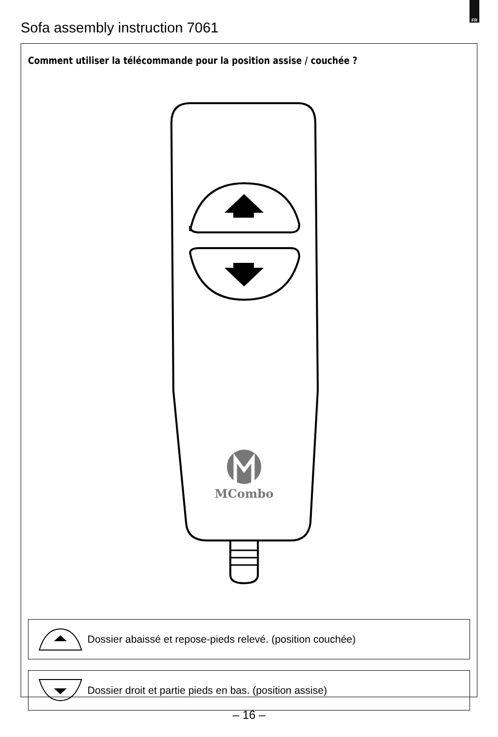FR
Sofa assembly instruction 7061
Comment utiliser la télécommande pour la position assise / couchée ?
MCombo
Dossier abaissé et repose-pieds relevé. (position couchée)
Dossier droit et partie pieds en bas. (position assise)
– 16 –